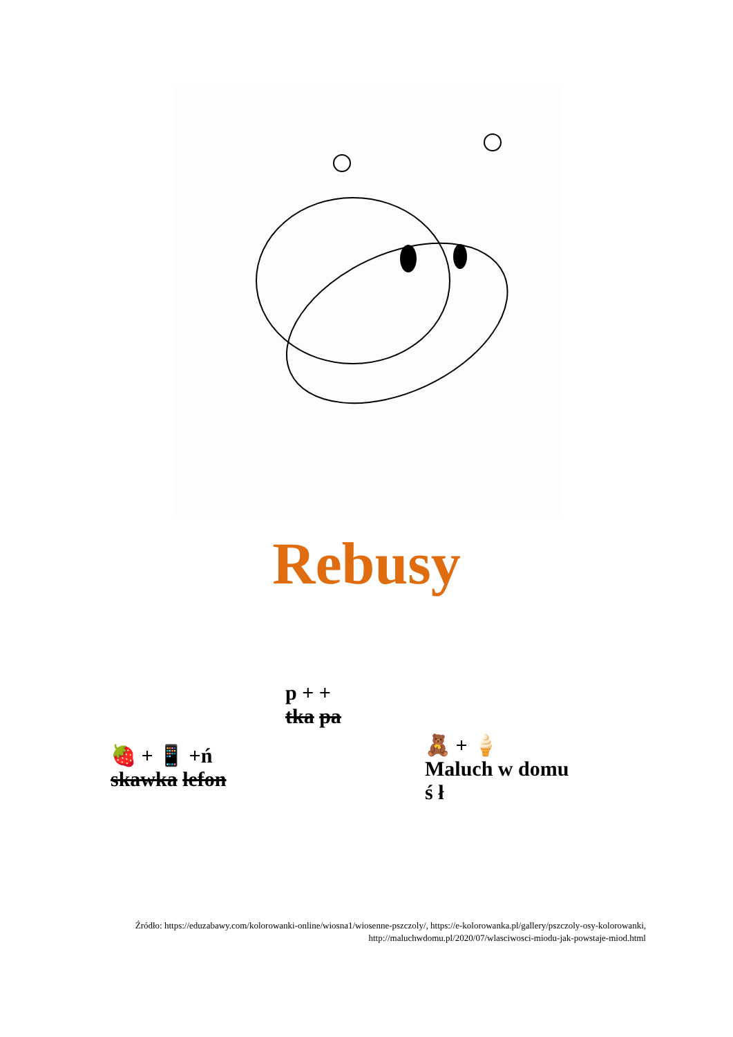Rebusy
🍓 + 📱 +ń
skawka lefon
p + +
tka pa
🧸 + 🍦
Maluch w domu
ś ł
Źródło: https://eduzabawy.com/kolorowanki-online/wiosna1/wiosenne-pszczoly/, https://e-kolorowanka.pl/gallery/pszczoly-osy-kolorowanki, http://maluchwdomu.pl/2020/07/wlasciwosci-miodu-jak-powstaje-miod.html